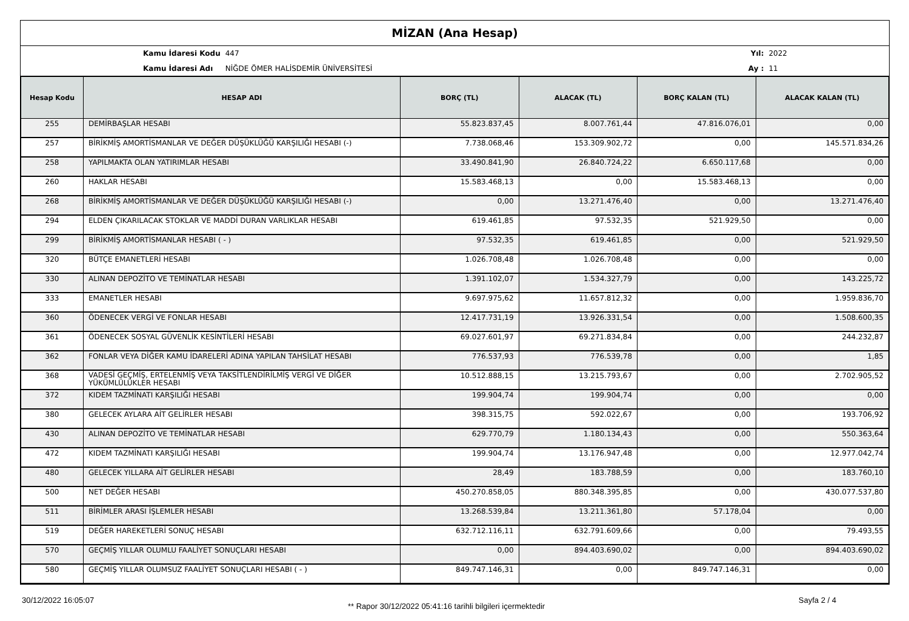MİZAN (Ana Hesap)
| Kamu İdaresi Kodu | 447 |
| Kamu İdaresi Adı | NİĞDE ÖMER HALİSDEMİR ÜNİVERSİTESİ |
| Yıl: | 2022 |
| Ay : | 11 |
| Hesap Kodu | HESAP ADI | BORÇ (TL) | ALACAK (TL) | BORÇ KALAN (TL) | ALACAK KALAN (TL) |
| --- | --- | --- | --- | --- | --- |
| 255 | DEMİRBAŞLAR HESABI | 55.823.837,45 | 8.007.761,44 | 47.816.076,01 | 0,00 |
| 257 | BİRİKMİŞ AMORTİSMANLAR VE DEĞER DÜŞÜKLÜĞÜ KARŞILIĞI HESABI (-) | 7.738.068,46 | 153.309.902,72 | 0,00 | 145.571.834,26 |
| 258 | YAPILMAKTA OLAN YATIRIMLAR HESABI | 33.490.841,90 | 26.840.724,22 | 6.650.117,68 | 0,00 |
| 260 | HAKLAR HESABI | 15.583.468,13 | 0,00 | 15.583.468,13 | 0,00 |
| 268 | BİRİKMİŞ AMORTİSMANLAR VE DEĞER DÜŞÜKLÜĞÜ KARŞILIĞI HESABI (-) | 0,00 | 13.271.476,40 | 0,00 | 13.271.476,40 |
| 294 | ELDEN ÇIKARILACAK STOKLAR VE MADDİ DURAN VARLIKLAR HESABI | 619.461,85 | 97.532,35 | 521.929,50 | 0,00 |
| 299 | BİRİKMİŞ AMORTİSMANLAR HESABI ( - ) | 97.532,35 | 619.461,85 | 0,00 | 521.929,50 |
| 320 | BÜTÇE EMANETLERİ HESABI | 1.026.708,48 | 1.026.708,48 | 0,00 | 0,00 |
| 330 | ALINAN DEPOZİTO VE TEMİNATLAR HESABI | 1.391.102,07 | 1.534.327,79 | 0,00 | 143.225,72 |
| 333 | EMANETLER HESABI | 9.697.975,62 | 11.657.812,32 | 0,00 | 1.959.836,70 |
| 360 | ÖDENECEK VERGİ VE FONLAR HESABI | 12.417.731,19 | 13.926.331,54 | 0,00 | 1.508.600,35 |
| 361 | ÖDENECEK SOSYAL GÜVENLİK KESİNTİLERİ HESABI | 69.027.601,97 | 69.271.834,84 | 0,00 | 244.232,87 |
| 362 | FONLAR VEYA DİĞER KAMU İDARELERİ ADINA YAPILAN TAHSİLAT HESABI | 776.537,93 | 776.539,78 | 0,00 | 1,85 |
| 368 | VADESİ GEÇMİŞ, ERTELENMİŞ VEYA TAKSİTLENDİRİLMİŞ VERGİ VE DİĞER YÜKÜMLÜLÜKLER HESABI | 10.512.888,15 | 13.215.793,67 | 0,00 | 2.702.905,52 |
| 372 | KIDEM TAZMİNATI KARŞILIĞI HESABI | 199.904,74 | 199.904,74 | 0,00 | 0,00 |
| 380 | GELECEK AYLARA AİT GELİRLER HESABI | 398.315,75 | 592.022,67 | 0,00 | 193.706,92 |
| 430 | ALINAN DEPOZİTO VE TEMİNATLAR HESABI | 629.770,79 | 1.180.134,43 | 0,00 | 550.363,64 |
| 472 | KIDEM TAZMİNATI KARŞILIĞI HESABI | 199.904,74 | 13.176.947,48 | 0,00 | 12.977.042,74 |
| 480 | GELECEK YILLARA AİT GELİRLER HESABI | 28,49 | 183.788,59 | 0,00 | 183.760,10 |
| 500 | NET DEĞER HESABI | 450.270.858,05 | 880.348.395,85 | 0,00 | 430.077.537,80 |
| 511 | BİRİMLER ARASI İŞLEMLER HESABI | 13.268.539,84 | 13.211.361,80 | 57.178,04 | 0,00 |
| 519 | DEĞER HAREKETLERİ SONUÇ HESABI | 632.712.116,11 | 632.791.609,66 | 0,00 | 79.493,55 |
| 570 | GEÇMİŞ YILLAR OLUMLU FAALİYET SONUÇLARI HESABI | 0,00 | 894.403.690,02 | 0,00 | 894.403.690,02 |
| 580 | GEÇMİŞ YILLAR OLUMSUZ FAALİYET SONUÇLARI HESABI ( - ) | 849.747.146,31 | 0,00 | 849.747.146,31 | 0,00 |
30/12/2022 16:05:07 ** Rapor 30/12/2022 05:41:16 tarihli bilgileri içermektedir Sayfa 2 / 4